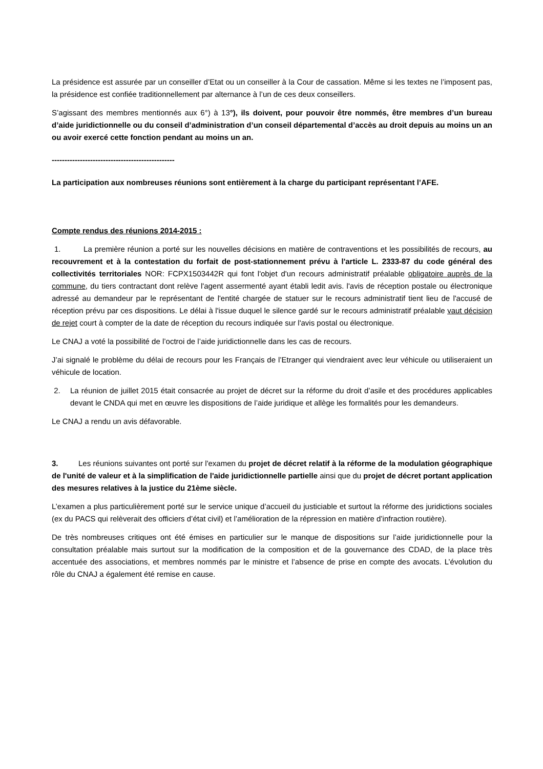La présidence est assurée par un conseiller d’Etat ou un conseiller à la Cour de cassation. Même si les textes ne l’imposent pas, la présidence est confiée traditionnellement par alternance à l’un de ces deux conseillers.
S’agissant des membres mentionnés aux 6°) à 13°), ils doivent, pour pouvoir être nommés, être membres d’un bureau d’aide juridictionnelle ou du conseil d’administration d’un conseil départemental d’accès au droit depuis au moins un an ou avoir exercé cette fonction pendant au moins un an.
------------------------------------------------
La participation aux nombreuses réunions sont entièrement à la charge du participant représentant l’AFE.
Compte rendus des réunions 2014-2015 :
1. La première réunion a porté sur les nouvelles décisions en matière de contraventions et les possibilités de recours, au recouvrement et à la contestation du forfait de post-stationnement prévu à l'article L. 2333-87 du code général des collectivités territoriales NOR: FCPX1503442R qui font l'objet d'un recours administratif préalable obligatoire auprès de la commune, du tiers contractant dont relève l'agent assermenté ayant établi ledit avis. l'avis de réception postale ou électronique adressé au demandeur par le représentant de l'entité chargée de statuer sur le recours administratif tient lieu de l'accusé de réception prévu par ces dispositions. Le délai à l'issue duquel le silence gardé sur le recours administratif préalable vaut décision de rejet court à compter de la date de réception du recours indiquée sur l'avis postal ou électronique.
Le CNAJ a voté la possibilité de l’octroi de l’aide juridictionnelle dans les cas de recours.
J’ai signalé le problème du délai de recours pour les Français de l’Etranger qui viendraient avec leur véhicule ou utiliseraient un véhicule de location.
2. La réunion de juillet 2015 était consacrée au projet de décret sur la réforme du droit d’asile et des procédures applicables devant le CNDA qui met en œuvre les dispositions de l’aide juridique et allège les formalités pour les demandeurs.
Le CNAJ a rendu un avis défavorable.
3. Les réunions suivantes ont porté sur l'examen du projet de décret relatif à la réforme de la modulation géographique de l'unité de valeur et à la simplification de l'aide juridictionnelle partielle ainsi que du projet de décret portant application des mesures relatives à la justice du 21ème siècle.
L’examen a plus particulièrement porté sur le service unique d’accueil du justiciable et surtout la réforme des juridictions sociales (ex du PACS qui relèverait des officiers d’état civil) et l’amélioration de la répression en matière d’infraction routière).
De très nombreuses critiques ont été émises en particulier sur le manque de dispositions sur l’aide juridictionnelle pour la consultation préalable mais surtout sur la modification de la composition et de la gouvernance des CDAD, de la place très accentuée des associations, et membres nommés par le ministre et l’absence de prise en compte des avocats. L’évolution du rôle du CNAJ a également été remise en cause.